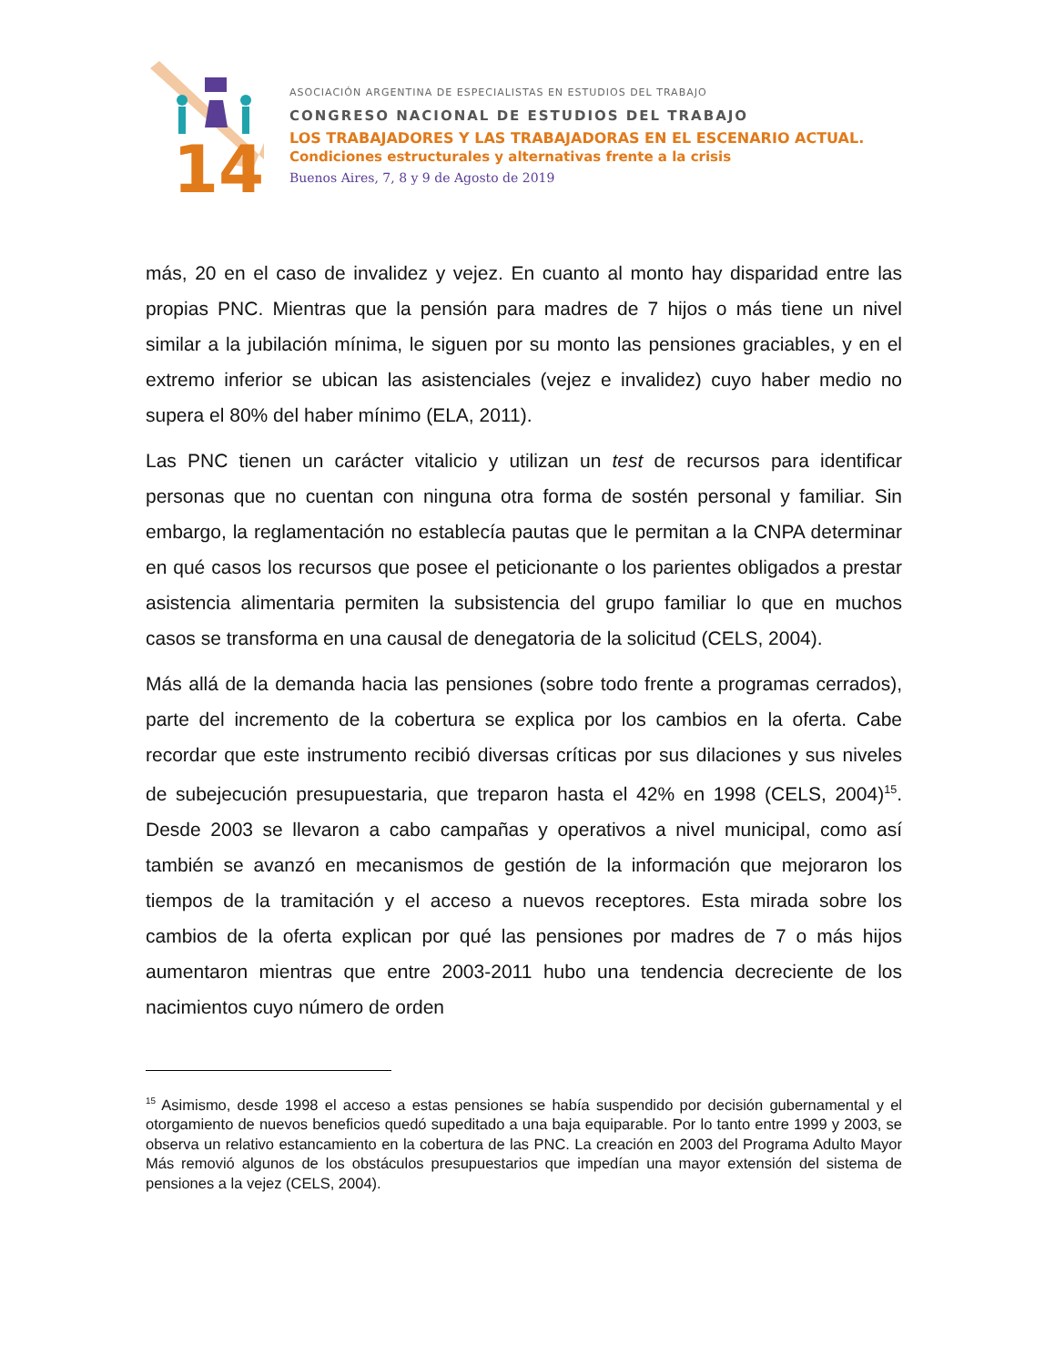14
ASOCIACIÓN ARGENTINA DE ESPECIALISTAS EN ESTUDIOS DEL TRABAJO
CONGRESO NACIONAL DE ESTUDIOS DEL TRABAJO
LOS TRABAJADORES Y LAS TRABAJADORAS EN EL ESCENARIO ACTUAL.
Condiciones estructurales y alternativas frente a la crisis
Buenos Aires, 7, 8 y 9 de Agosto de 2019
más, 20 en el caso de invalidez y vejez. En cuanto al monto hay disparidad entre las propias PNC. Mientras que la pensión para madres de 7 hijos o más tiene un nivel similar a la jubilación mínima, le siguen por su monto las pensiones graciables, y en el extremo inferior se ubican las asistenciales (vejez e invalidez) cuyo haber medio no supera el 80% del haber mínimo (ELA, 2011).
Las PNC tienen un carácter vitalicio y utilizan un test de recursos para identificar personas que no cuentan con ninguna otra forma de sostén personal y familiar. Sin embargo, la reglamentación no establecía pautas que le permitan a la CNPA determinar en qué casos los recursos que posee el peticionante o los parientes obligados a prestar asistencia alimentaria permiten la subsistencia del grupo familiar lo que en muchos casos se transforma en una causal de denegatoria de la solicitud (CELS, 2004).
Más allá de la demanda hacia las pensiones (sobre todo frente a programas cerrados), parte del incremento de la cobertura se explica por los cambios en la oferta. Cabe recordar que este instrumento recibió diversas críticas por sus dilaciones y sus niveles de subejecución presupuestaria, que treparon hasta el 42% en 1998 (CELS, 2004)<sup>15</sup>. Desde 2003 se llevaron a cabo campañas y operativos a nivel municipal, como así también se avanzó en mecanismos de gestión de la información que mejoraron los tiempos de la tramitación y el acceso a nuevos receptores. Esta mirada sobre los cambios de la oferta explican por qué las pensiones por madres de 7 o más hijos aumentaron mientras que entre 2003-2011 hubo una tendencia decreciente de los nacimientos cuyo número de orden
<sup>15</sup> Asimismo, desde 1998 el acceso a estas pensiones se había suspendido por decisión gubernamental y el otorgamiento de nuevos beneficios quedó supeditado a una baja equiparable. Por lo tanto entre 1999 y 2003, se observa un relativo estancamiento en la cobertura de las PNC. La creación en 2003 del Programa Adulto Mayor Más removió algunos de los obstáculos presupuestarios que impedían una mayor extensión del sistema de pensiones a la vejez (CELS, 2004).